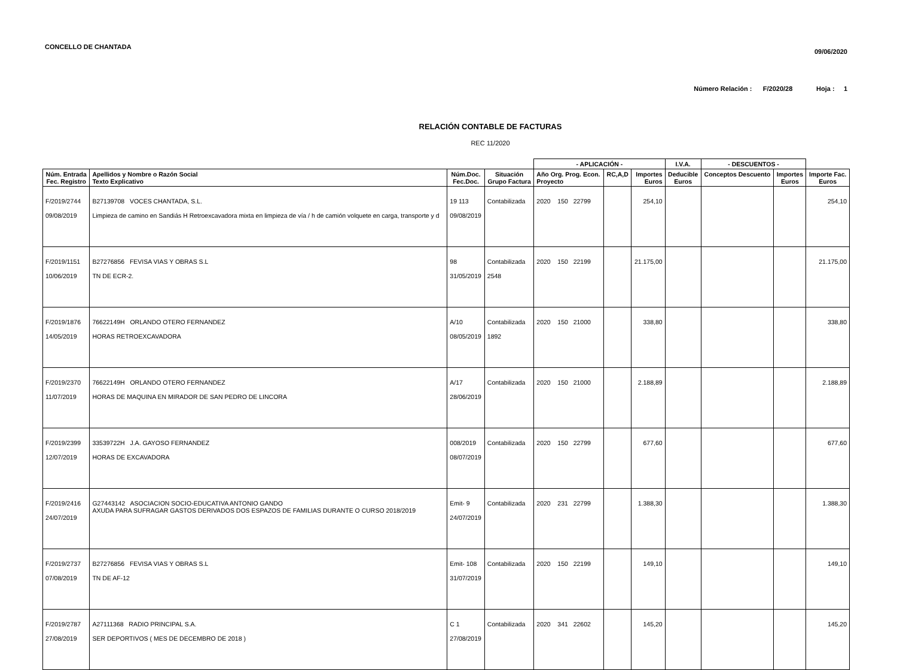CONCELLO DE CHANTADA
09/06/2020
Número Relación : F/2020/28 Hoja : 1
RELACIÓN CONTABLE DE FACTURAS
REC 11/2020
| | | | | - APLICACIÓN - | | | I.V.A. | - DESCUENTOS - | | |
| --- | --- | --- | --- | --- | --- | --- | --- | --- | --- | --- |
| Núm. Entrada Fec. Registro | Apellidos y Nombre o Razón Social Texto Explicativo | Núm.Doc. Fec.Doc. | Situación Grupo Factura | Año Org. Prog. Econ. Proyecto | RC,A,D | Importes Euros | Deducible Euros | Conceptos Descuento | Importes Euros | Importe Fac. Euros |
| F/2019/2744 09/08/2019 | B27139708 VOCES CHANTADA, S.L. Limpieza de camino en Sandiás H Retroexcavadora mixta en limpieza de vía / h de camión volquete en carga, transporte y d | 19 113 09/08/2019 | Contabilizada | 2020 150 22799 | | 254,10 | | | | 254,10 |
| F/2019/1151 10/06/2019 | B27276856 FEVISA VIAS Y OBRAS S.L TN DE ECR-2. | 98 31/05/2019 | Contabilizada 2548 | 2020 150 22199 | | 21.175,00 | | | | 21.175,00 |
| F/2019/1876 14/05/2019 | 76622149H ORLANDO OTERO FERNANDEZ HORAS RETROEXCAVADORA | A/10 08/05/2019 | Contabilizada 1892 | 2020 150 21000 | | 338,80 | | | | 338,80 |
| F/2019/2370 11/07/2019 | 76622149H ORLANDO OTERO FERNANDEZ HORAS DE MAQUINA EN MIRADOR DE SAN PEDRO DE LINCORA | A/17 28/06/2019 | Contabilizada | 2020 150 21000 | | 2.188,89 | | | | 2.188,89 |
| F/2019/2399 12/07/2019 | 33539722H J.A. GAYOSO FERNANDEZ HORAS DE EXCAVADORA | 008/2019 08/07/2019 | Contabilizada | 2020 150 22799 | | 677,60 | | | | 677,60 |
| F/2019/2416 24/07/2019 | G27443142 ASOCIACION SOCIO-EDUCATIVA ANTONIO GANDO AXUDA PARA SUFRAGAR GASTOS DERIVADOS DOS ESPAZOS DE FAMILIAS DURANTE O CURSO 2018/2019 | Emit- 9 24/07/2019 | Contabilizada | 2020 231 22799 | | 1.388,30 | | | | 1.388,30 |
| F/2019/2737 07/08/2019 | B27276856 FEVISA VIAS Y OBRAS S.L TN DE AF-12 | Emit- 108 31/07/2019 | Contabilizada | 2020 150 22199 | | 149,10 | | | | 149,10 |
| F/2019/2787 27/08/2019 | A27111368 RADIO PRINCIPAL S.A. SER DEPORTIVOS ( MES DE DECEMBRO DE 2018 ) | C 1 27/08/2019 | Contabilizada | 2020 341 22602 | | 145,20 | | | | 145,20 |